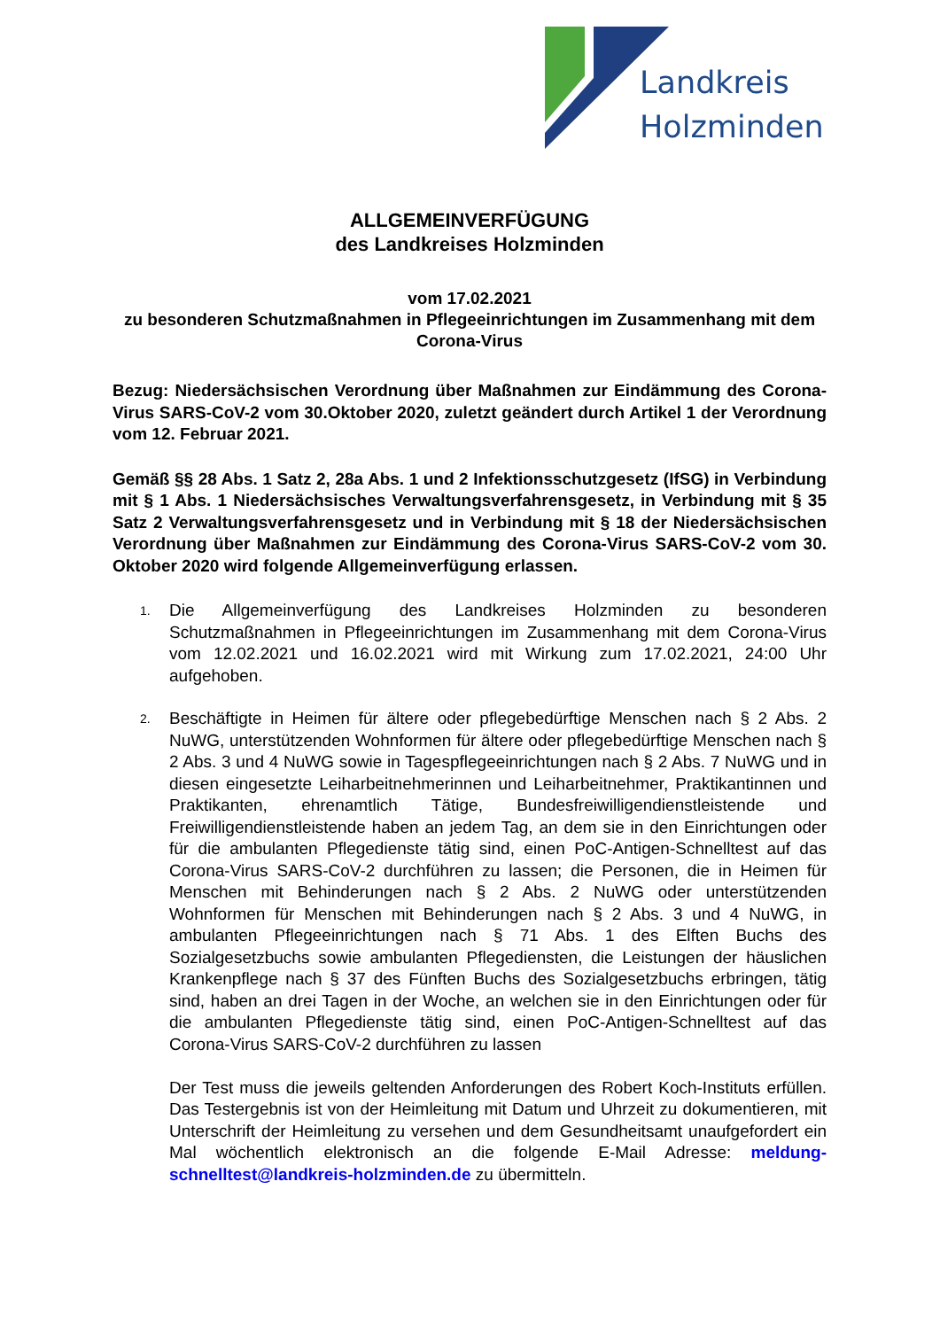Landkreis
Holzminden
ALLGEMEINVERFÜGUNG
des Landkreises Holzminden
vom 17.02.2021
zu besonderen Schutzmaßnahmen in Pflegeeinrichtungen im Zusammenhang mit dem Corona-Virus
Bezug: Niedersächsischen Verordnung über Maßnahmen zur Eindämmung des Corona-Virus SARS-CoV-2 vom 30.Oktober 2020, zuletzt geändert durch Artikel 1 der Verordnung vom 12. Februar 2021.
Gemäß §§ 28 Abs. 1 Satz 2, 28a Abs. 1 und 2 Infektionsschutzgesetz (IfSG) in Verbindung mit § 1 Abs. 1 Niedersächsisches Verwaltungsverfahrensgesetz, in Verbindung mit § 35 Satz 2 Verwaltungsverfahrensgesetz und in Verbindung mit § 18 der Niedersächsischen Verordnung über Maßnahmen zur Eindämmung des Corona-Virus SARS-CoV-2 vom 30. Oktober 2020 wird folgende Allgemeinverfügung erlassen.
1.
Die Allgemeinverfügung des Landkreises Holzminden zu besonderen Schutzmaßnahmen in Pflegeeinrichtungen im Zusammenhang mit dem Corona-Virus vom 12.02.2021 und 16.02.2021 wird mit Wirkung zum 17.02.2021, 24:00 Uhr aufgehoben.
2.
Beschäftigte in Heimen für ältere oder pflegebedürftige Menschen nach § 2 Abs. 2 NuWG, unterstützenden Wohnformen für ältere oder pflegebedürftige Menschen nach § 2 Abs. 3 und 4 NuWG sowie in Tagespflegeeinrichtungen nach § 2 Abs. 7 NuWG und in diesen eingesetzte Leiharbeitnehmerinnen und Leiharbeitnehmer, Praktikantinnen und Praktikanten, ehrenamtlich Tätige, Bundesfreiwilligendienstleistende und Freiwilligendienstleistende haben an jedem Tag, an dem sie in den Einrichtungen oder für die ambulanten Pflegedienste tätig sind, einen PoC-Antigen-Schnelltest auf das Corona-Virus SARS-CoV-2 durchführen zu lassen; die Personen, die in Heimen für Menschen mit Behinderungen nach § 2 Abs. 2 NuWG oder unterstützenden Wohnformen für Menschen mit Behinderungen nach § 2 Abs. 3 und 4 NuWG, in ambulanten Pflegeeinrichtungen nach § 71 Abs. 1 des Elften Buchs des Sozialgesetzbuchs sowie ambulanten Pflegediensten, die Leistungen der häuslichen Krankenpflege nach § 37 des Fünften Buchs des Sozialgesetzbuchs erbringen, tätig sind, haben an drei Tagen in der Woche, an welchen sie in den Einrichtungen oder für die ambulanten Pflegedienste tätig sind, einen PoC-Antigen-Schnelltest auf das Corona-Virus SARS-CoV-2 durchführen zu lassen
Der Test muss die jeweils geltenden Anforderungen des Robert Koch-Instituts erfüllen. Das Testergebnis ist von der Heimleitung mit Datum und Uhrzeit zu dokumentieren, mit Unterschrift der Heimleitung zu versehen und dem Gesundheitsamt unaufgefordert ein Mal wöchentlich elektronisch an die folgende E-Mail Adresse: meldung-schnelltest@landkreis-holzminden.de zu übermitteln.